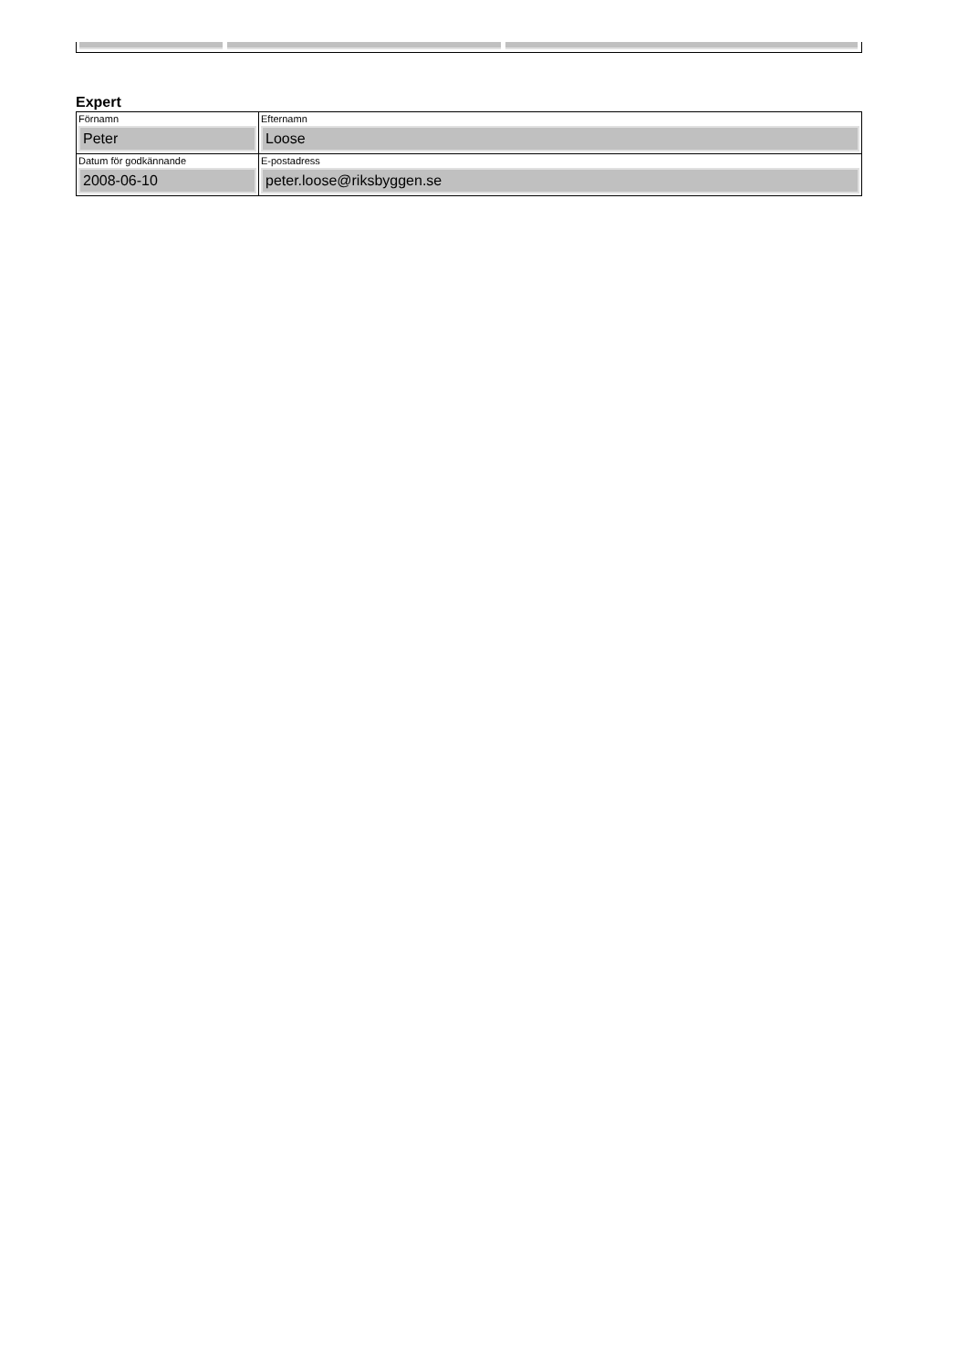Expert
| Förnamn Peter | Efternamn Loose |
| Datum för godkännande 2008-06-10 | E-postadress peter.loose@riksbyggen.se |